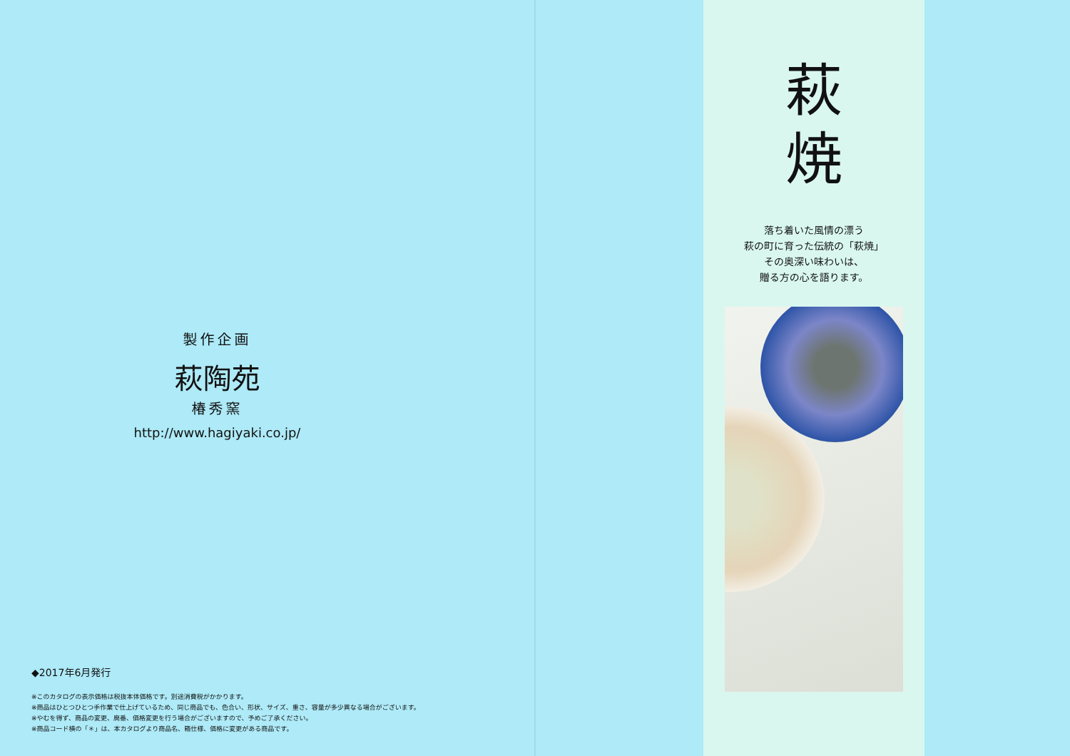製作企画
萩陶苑
椿秀窯
http://www.hagiyaki.co.jp/
◆2017年6月発行
※このカタログの表示価格は税抜本体価格です。別途消費税がかかります。
※商品はひとつひとつ手作業で仕上げているため、同じ商品でも、色合い、形状、サイズ、重さ、容量が多少異なる場合がございます。
※やむを得ず、商品の変更、廃番、価格変更を行う場合がございますので、予めご了承ください。
※商品コード横の「＊」は、本カタログより商品名、箱仕様、価格に変更がある商品です。
萩
焼
落ち着いた風情の漂う
萩の町に育った伝統の「萩焼」
その奥深い味わいは、
贈る方の心を語ります。